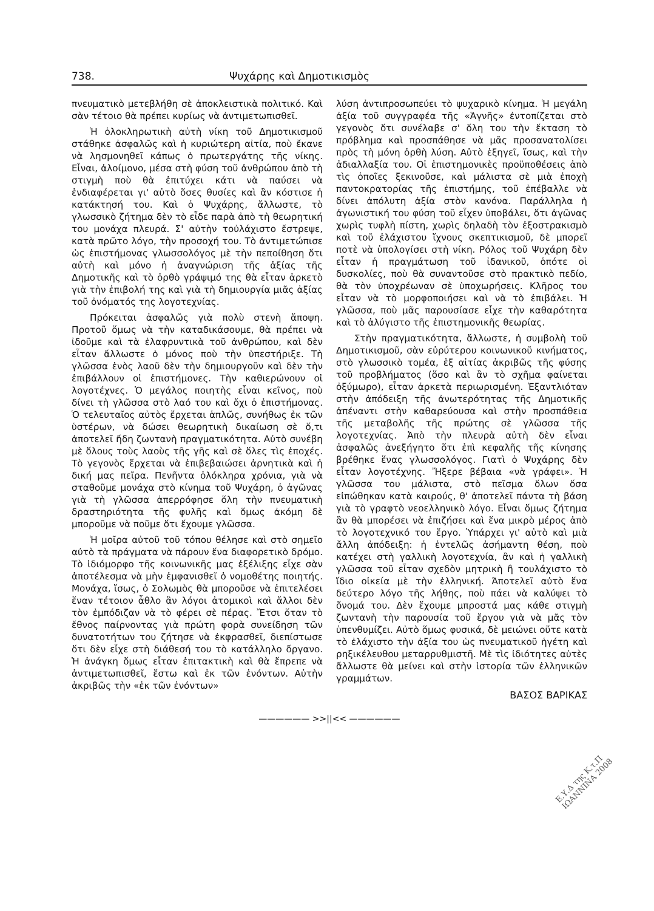738. Ψυχάρης καὶ Δημοτικισμὸς
πνευματικὸ μετεβλήθη σὲ ἀποκλειστικὰ πολιτικό. Καὶ σὰν τέτοιο θὰ πρέπει κυρίως νὰ ἀντιμετωπισθεῖ.
Ἡ ὁλοκληρωτικὴ αὐτὴ νίκη τοῦ Δημοτικισμοῦ στάθηκε ἀσφαλῶς καὶ ἡ κυριώτερη αἰτία, ποὺ ἔκανε νὰ λησμονηθεῖ κάπως ὁ πρωτεργάτης τῆς νίκης. Εἶναι, ἀλοίμονο, μέσα στὴ φύση τοῦ ἀνθρώπου ἀπὸ τὴ στιγμὴ ποὺ θὰ ἐπιτύχει κάτι νὰ παύσει νὰ ἐνδιαφέρεται γι' αὐτὸ ὅσες θυσίες καὶ ἂν κόστισε ἡ κατάκτησή του. Καὶ ὁ Ψυχάρης, ἄλλωστε, τὸ γλωσσικὸ ζήτημα δὲν τὸ εἶδε παρὰ ἀπὸ τὴ θεωρητική του μονάχα πλευρά. Σ' αὐτὴν τοὐλάχιστο ἔστρεψε, κατὰ πρῶτο λόγο, τὴν προσοχή του. Τὸ ἀντιμετώπισε ὡς ἐπιστήμονας γλωσσολόγος μὲ τὴν πεποίθηση ὅτι αὐτὴ καὶ μόνο ἡ ἀναγνώριση τῆς ἀξίας τῆς Δημοτικῆς καὶ τὸ ὀρθὸ γράψιμό της θὰ εἶταν ἀρκετὸ γιὰ τὴν ἐπιβολή της καὶ γιὰ τὴ δημιουργία μιᾶς ἀξίας τοῦ ὀνόματός της λογοτεχνίας.
Πρόκειται ἀσφαλῶς γιὰ πολὺ στενὴ ἄποψη. Προτοῦ ὅμως νὰ τὴν καταδικάσουμε, θὰ πρέπει νὰ ἰδοῦμε καὶ τὰ ἐλαφρυντικὰ τοῦ ἀνθρώπου, καὶ δὲν εἶταν ἄλλωστε ὁ μόνος ποὺ τὴν ὑπεστήριξε. Τὴ γλῶσσα ἑνὸς λαοῦ δὲν τὴν δημιουργοῦν καὶ δὲν τὴν ἐπιβάλλουν οἱ ἐπιστήμονες. Τὴν καθιερώνουν οἱ λογοτέχνες. Ὁ μεγάλος ποιητὴς εἶναι κεῖνος, ποὺ δίνει τὴ γλῶσσα στὸ λαό του καὶ ὄχι ὁ ἐπιστήμονας. Ὁ τελευταῖος αὐτὸς ἔρχεται ἁπλῶς, συνήθως ἐκ τῶν ὑστέρων, νὰ δώσει θεωρητικὴ δικαίωση σὲ ὅ,τι ἀποτελεῖ ἤδη ζωντανὴ πραγματικότητα. Αὐτὸ συνέβη μὲ ὅλους τοὺς λαοὺς τῆς γῆς καὶ σὲ ὅλες τὶς ἐποχές. Τὸ γεγονὸς ἔρχεται νὰ ἐπιβεβαιώσει ἀρνητικὰ καὶ ἡ δική μας πεῖρα. Πενῆντα ὁλόκληρα χρόνια, γιὰ νὰ σταθοῦμε μονάχα στὸ κίνημα τοῦ Ψυχάρη, ὁ ἀγῶνας γιὰ τὴ γλῶσσα ἀπερρόφησε ὅλη τὴν πνευματικὴ δραστηριότητα τῆς φυλῆς καὶ ὅμως ἀκόμη δὲ μποροῦμε νὰ ποῦμε ὅτι ἔχουμε γλῶσσα.
Ἡ μοῖρα αὐτοῦ τοῦ τόπου θέλησε καὶ στὸ σημεῖο αὐτὸ τὰ πράγματα νὰ πάρουν ἕνα διαφορετικὸ δρόμο. Τὸ ἰδιόμορφο τῆς κοινωνικῆς μας ἐξέλιξης εἶχε σὰν ἀποτέλεσμα νὰ μὴν ἐμφανισθεῖ ὁ νομοθέτης ποιητής. Μονάχα, ἴσως, ὁ Σολωμὸς θὰ μποροῦσε νὰ ἐπιτελέσει ἕναν τέτοιον ἆθλο ἂν λόγοι ἀτομικοὶ καὶ ἄλλοι δὲν τὸν ἐμπόδιζαν νὰ τὸ φέρει σὲ πέρας. Ἔτσι ὅταν τὸ ἔθνος παίρνοντας γιὰ πρώτη φορὰ συνείδηση τῶν δυνατοτήτων του ζήτησε νὰ ἐκφρασθεῖ, διεπίστωσε ὅτι δὲν εἶχε στὴ διάθεσή του τὸ κατάλληλο ὄργανο. Ἡ ἀνάγκη ὅμως εἶταν ἐπιτακτικὴ καὶ θὰ ἔπρεπε νὰ ἀντιμετωπισθεῖ, ἔστω καὶ ἐκ τῶν ἐνόντων. Αὐτὴν ἀκριβῶς τὴν «ἐκ τῶν ἐνόντων»
λύση ἀντιπροσωπεύει τὸ ψυχαρικὸ κίνημα. Ἡ μεγάλη ἀξία τοῦ συγγραφέα τῆς «Ἁγνῆς» ἐντοπίζεται στὸ γεγονὸς ὅτι συνέλαβε σ' ὅλη του τὴν ἔκταση τὸ πρόβλημα καὶ προσπάθησε νὰ μᾶς προσανατολίσει πρὸς τὴ μόνη ὀρθὴ λύση. Αὐτὸ ἐξηγεῖ, ἴσως, καὶ τὴν ἀδιαλλαξία του. Οἱ ἐπιστημονικὲς προϋποθέσεις ἀπὸ τὶς ὁποῖες ξεκινοῦσε, καὶ μάλιστα σὲ μιὰ ἐποχὴ παντοκρατορίας τῆς ἐπιστήμης, τοῦ ἐπέβαλλε νὰ δίνει ἀπόλυτη ἀξία στὸν κανόνα. Παράλληλα ἡ ἀγωνιστική του φύση τοῦ εἶχεν ὑποβάλει, ὅτι ἀγῶνας χωρὶς τυφλὴ πίστη, χωρὶς δηλαδὴ τὸν ἐξοστρακισμὸ καὶ τοῦ ἐλάχιστου ἴχνους σκεπτικισμοῦ, δὲ μπορεῖ ποτὲ νὰ ὑπολογίσει στὴ νίκη. Ρόλος τοῦ Ψυχάρη δὲν εἶταν ἡ πραγμάτωση τοῦ ἰδανικοῦ, ὁπότε οἱ δυσκολίες, ποὺ θὰ συναντοῦσε στὸ πρακτικὸ πεδίο, θὰ τὸν ὑποχρέωναν σὲ ὑποχωρήσεις. Κλῆρος του εἶταν νὰ τὸ μορφοποιήσει καὶ νὰ τὸ ἐπιβάλει. Ἡ γλῶσσα, ποὺ μᾶς παρουσίασε εἶχε τὴν καθαρότητα καὶ τὸ ἀλύγιστο τῆς ἐπιστημονικῆς θεωρίας.
Στὴν πραγματικότητα, ἄλλωστε, ἡ συμβολὴ τοῦ Δημοτικισμοῦ, σὰν εὐρύτερου κοινωνικοῦ κινήματος, στὸ γλωσσικὸ τομέα, ἐξ αἰτίας ἀκριβῶς τῆς φύσης τοῦ προβλήματος (ὅσο καὶ ἂν τὸ σχῆμα φαίνεται ὀξύμωρο), εἶταν ἀρκετὰ περιωρισμένη. Ἐξαντλιόταν στὴν ἀπόδειξη τῆς ἀνωτερότητας τῆς Δημοτικῆς ἀπέναντι στὴν καθαρεύουσα καὶ στὴν προσπάθεια τῆς μεταβολῆς τῆς πρώτης σὲ γλῶσσα τῆς λογοτεχνίας. Ἀπὸ τὴν πλευρὰ αὐτὴ δὲν εἶναι ἀσφαλῶς ἀνεξήγητο ὅτι ἐπὶ κεφαλῆς τῆς κίνησης βρέθηκε ἕνας γλωσσολόγος. Γιατὶ ὁ Ψυχάρης δὲν εἶταν λογοτέχνης. Ἤξερε βέβαια «νὰ γράφει». Ἡ γλῶσσα του μάλιστα, στὸ πεῖσμα ὅλων ὅσα εἰπώθηκαν κατὰ καιρούς, θ' ἀποτελεῖ πάντα τὴ βάση γιὰ τὸ γραφτὸ νεοελληνικὸ λόγο. Εἶναι ὅμως ζήτημα ἂν θὰ μπορέσει νὰ ἐπιζήσει καὶ ἕνα μικρὸ μέρος ἀπὸ τὸ λογοτεχνικό του ἔργο. Ὑπάρχει γι' αὐτὸ καὶ μιὰ ἄλλη ἀπόδειξη: ἡ ἐντελῶς ἀσήμαντη θέση, ποὺ κατέχει στὴ γαλλικὴ λογοτεχνία, ἂν καὶ ἡ γαλλικὴ γλῶσσα τοῦ εἶταν σχεδὸν μητρικὴ ἢ τουλάχιστο τὸ ἴδιο οἰκεία μὲ τὴν ἑλληνική. Ἀποτελεῖ αὐτὸ ἕνα δεύτερο λόγο τῆς λήθης, ποὺ πάει νὰ καλύψει τὸ ὄνομά του. Δὲν ἔχουμε μπροστά μας κάθε στιγμὴ ζωντανὴ τὴν παρουσία τοῦ ἔργου γιὰ νὰ μᾶς τὸν ὑπενθυμίζει. Αὐτὸ ὅμως φυσικά, δὲ μειώνει οὔτε κατὰ τὸ ἐλάχιστο τὴν ἀξία του ὡς πνευματικοῦ ἡγέτη καὶ ρηξικέλευθου μεταρρυθμιστῆ. Μὲ τὶς ἰδιότητες αὐτὲς ἄλλωστε θὰ μείνει καὶ στὴν ἱστορία τῶν ἑλληνικῶν γραμμάτων.
ΒΑΣΟΣ ΒΑΡΙΚΑΣ
—————— >>||<< ——————
Ε.Υ.Δ της Κ.τ.Π
ΙΩΑΝΝΙΝΑ 2008